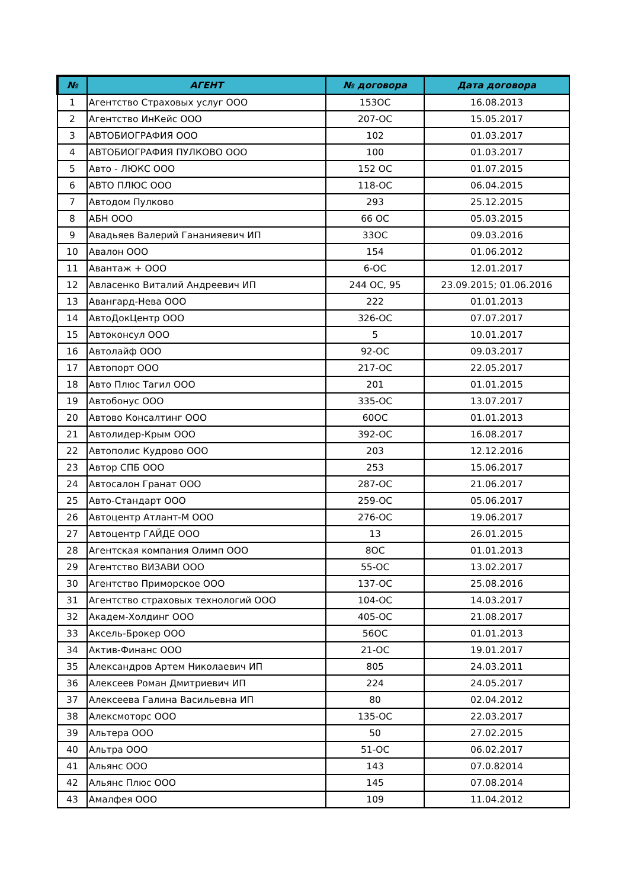| № | АГЕНТ | № договора | Дата договора |
| --- | --- | --- | --- |
| 1 | Агентство Страховых услуг ООО | 153ОС | 16.08.2013 |
| 2 | Агентство ИнКейс ООО | 207-ОС | 15.05.2017 |
| 3 | АВТОБИОГРАФИЯ ООО | 102 | 01.03.2017 |
| 4 | АВТОБИОГРАФИЯ ПУЛКОВО ООО | 100 | 01.03.2017 |
| 5 | Авто - ЛЮКС ООО | 152 ОС | 01.07.2015 |
| 6 | АВТО ПЛЮС ООО | 118-ОС | 06.04.2015 |
| 7 | Автодом Пулково | 293 | 25.12.2015 |
| 8 | АБН ООО | 66 ОС | 05.03.2015 |
| 9 | Авадьяев Валерий Гананияевич ИП | 33ОС | 09.03.2016 |
| 10 | Авалон ООО | 154 | 01.06.2012 |
| 11 | Авантаж + ООО | 6-ОС | 12.01.2017 |
| 12 | Авласенко Виталий Андреевич ИП | 244 ОС, 95 | 23.09.2015; 01.06.2016 |
| 13 | Авангард-Нева ООО | 222 | 01.01.2013 |
| 14 | АвтоДокЦентр ООО | 326-ОС | 07.07.2017 |
| 15 | Автоконсул ООО | 5 | 10.01.2017 |
| 16 | Автолайф ООО | 92-ОС | 09.03.2017 |
| 17 | Автопорт ООО | 217-ОС | 22.05.2017 |
| 18 | Авто Плюс Тагил ООО | 201 | 01.01.2015 |
| 19 | Автобонус ООО | 335-ОС | 13.07.2017 |
| 20 | Автово Консалтинг ООО | 60ОС | 01.01.2013 |
| 21 | Автолидер-Крым ООО | 392-ОС | 16.08.2017 |
| 22 | Автополис Кудрово ООО | 203 | 12.12.2016 |
| 23 | Автор СПБ ООО | 253 | 15.06.2017 |
| 24 | Автосалон Гранат ООО | 287-ОС | 21.06.2017 |
| 25 | Авто-Стандарт ООО | 259-ОС | 05.06.2017 |
| 26 | Автоцентр Атлант-М ООО | 276-ОС | 19.06.2017 |
| 27 | Автоцентр ГАЙДЕ ООО | 13 | 26.01.2015 |
| 28 | Агентская компания Олимп ООО | 8ОС | 01.01.2013 |
| 29 | Агентство ВИЗАВИ ООО | 55-ОС | 13.02.2017 |
| 30 | Агентство Приморское ООО | 137-ОС | 25.08.2016 |
| 31 | Агентство страховых технологий ООО | 104-ОС | 14.03.2017 |
| 32 | Академ-Холдинг ООО | 405-ОС | 21.08.2017 |
| 33 | Аксель-Брокер ООО | 56ОС | 01.01.2013 |
| 34 | Актив-Финанс ООО | 21-ОС | 19.01.2017 |
| 35 | Александров Артем Николаевич ИП | 805 | 24.03.2011 |
| 36 | Алексеев Роман Дмитриевич ИП | 224 | 24.05.2017 |
| 37 | Алексеева Галина Васильевна ИП | 80 | 02.04.2012 |
| 38 | Алексмоторс ООО | 135-ОС | 22.03.2017 |
| 39 | Альтера ООО | 50 | 27.02.2015 |
| 40 | Альтра ООО | 51-ОС | 06.02.2017 |
| 41 | Альянс ООО | 143 | 07.0.82014 |
| 42 | Альянс Плюс ООО | 145 | 07.08.2014 |
| 43 | Амалфея ООО | 109 | 11.04.2012 |